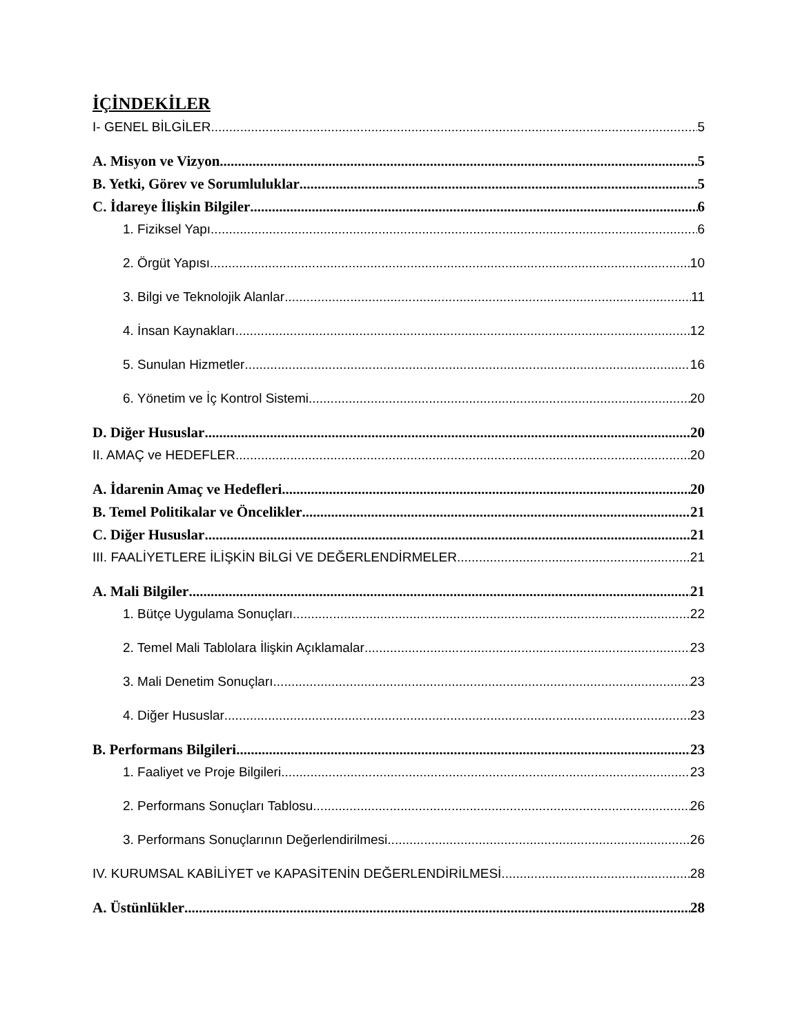İÇİNDEKİLER
I- GENEL BİLGİLER 5
A. Misyon ve Vizyon 5
B. Yetki, Görev ve Sorumluluklar 5
C. İdareye İlişkin Bilgiler 6
1. Fiziksel Yapı 6
2. Örgüt Yapısı 10
3. Bilgi ve Teknolojik Alanlar 11
4. İnsan Kaynakları 12
5. Sunulan Hizmetler 16
6. Yönetim ve İç Kontrol Sistemi 20
D. Diğer Hususlar 20
II. AMAÇ ve HEDEFLER 20
A. İdarenin Amaç ve Hedefleri 20
B. Temel Politikalar ve Öncelikler 21
C. Diğer Hususlar 21
III. FAALİYETLERE İLİŞKİN BİLGİ VE DEĞERLENDİRMELER 21
A. Mali Bilgiler 21
1. Bütçe Uygulama Sonuçları 22
2. Temel Mali Tablolara İlişkin Açıklamalar 23
3. Mali Denetim Sonuçları 23
4. Diğer Hususlar 23
B. Performans Bilgileri 23
1. Faaliyet ve Proje Bilgileri 23
2. Performans Sonuçları Tablosu 26
3. Performans Sonuçlarının Değerlendirilmesi 26
IV. KURUMSAL KABİLİYET ve KAPASİTENİN DEĞERLENDİRİLMESİ 28
A. Üstünlükler 28